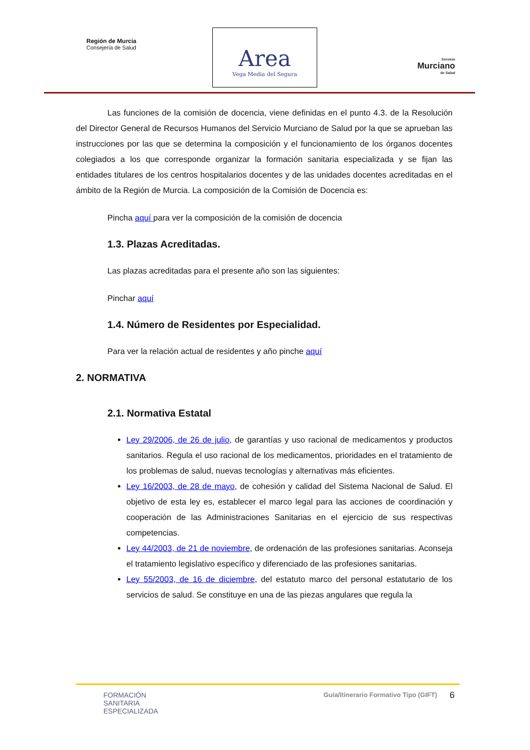Región de Murcia
Consejería de Salud
Area
Vega Media del Segura
Servicio
Murciano
de Salud
Las funciones de la comisión de docencia, viene definidas en el punto 4.3. de la Resolución del Director General de Recursos Humanos del Servicio Murciano de Salud por la que se aprueban las instrucciones por las que se determina la composición y el funcionamiento de los órganos docentes colegiados a los que corresponde organizar la formación sanitaria especializada y se fijan las entidades titulares de los centros hospitalarios docentes y de las unidades docentes acreditadas en el ámbito de la Región de Murcia. La composición de la Comisión de Docencia es:
Pincha aquí para ver la composición de la comisión de docencia
1.3. Plazas Acreditadas.
Las plazas acreditadas para el presente año son las siguientes:
Pinchar aquí
1.4. Número de Residentes por Especialidad.
Para ver la relación actual de residentes y año pinche aquí
2. NORMATIVA
2.1. Normativa Estatal
Ley 29/2006, de 26 de julio, de garantías y uso racional de medicamentos y productos sanitarios. Regula el uso racional de los medicamentos, prioridades en el tratamiento de los problemas de salud, nuevas tecnologías y alternativas más eficientes.
Ley 16/2003, de 28 de mayo, de cohesión y calidad del Sistema Nacional de Salud. El objetivo de esta ley es, establecer el marco legal para las acciones de coordinación y cooperación de las Administraciones Sanitarias en el ejercicio de sus respectivas competencias.
Ley 44/2003, de 21 de noviembre, de ordenación de las profesiones sanitarias. Aconseja el tratamiento legislativo específico y diferenciado de las profesiones sanitarias.
Ley 55/2003, de 16 de diciembre, del estatuto marco del personal estatutario de los servicios de salud. Se constituye en una de las piezas angulares que regula la
FORMACIÓN
SANITARIA
ESPECIALIZADA
Guía/Itinerario Formativo Tipo (GIFT) 6